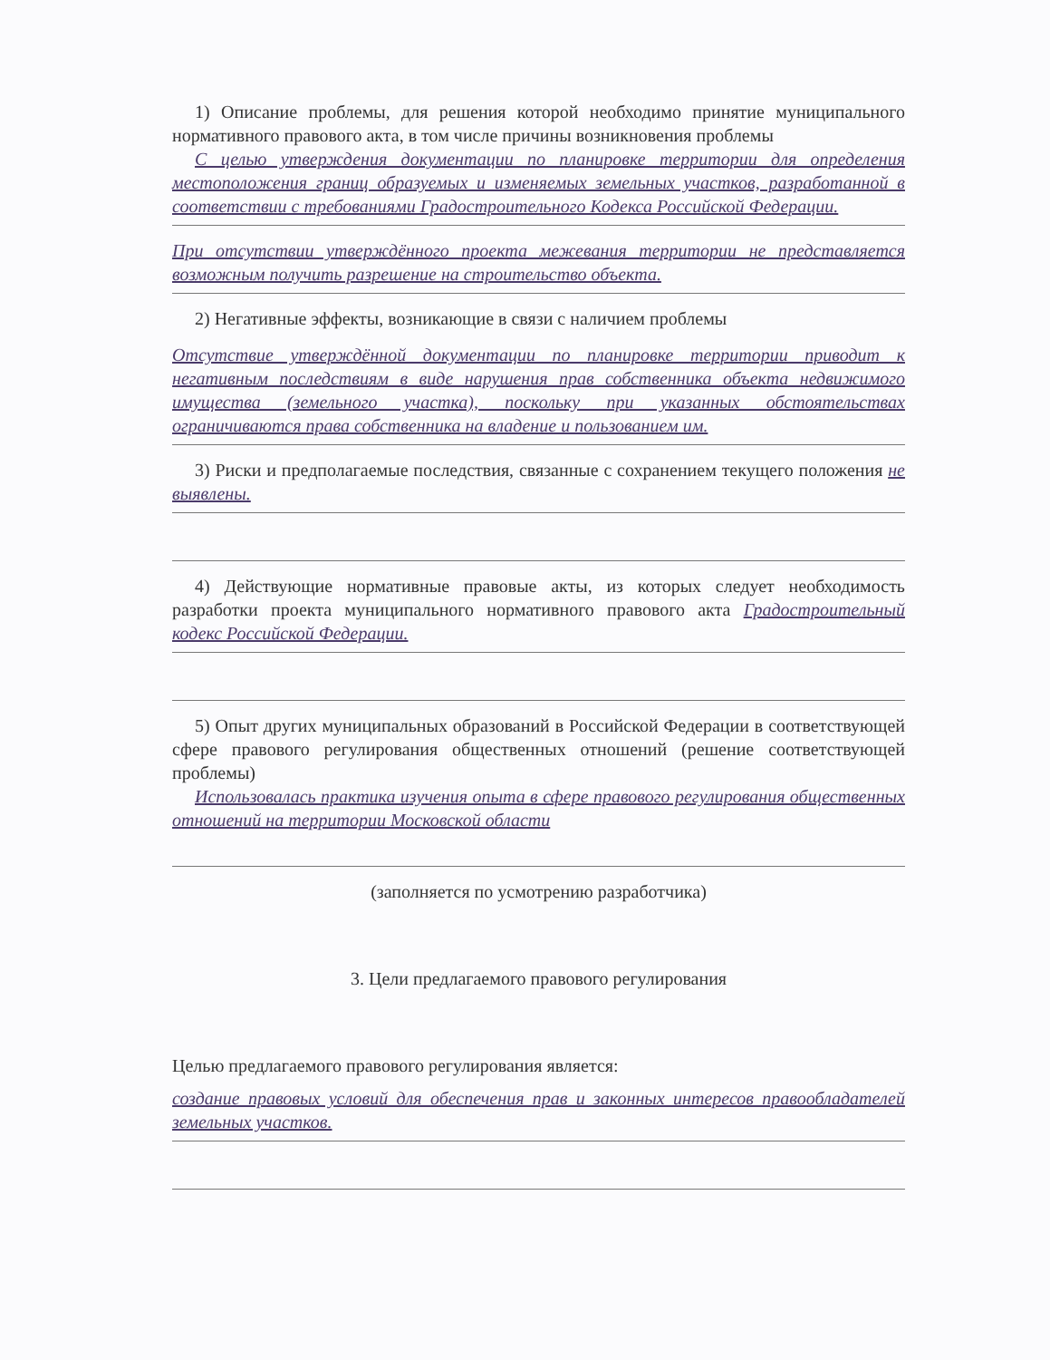1) Описание проблемы, для решения которой необходимо принятие муниципального нормативного правового акта, в том числе причины возникновения проблемы
С целью утверждения документации по планировке территории для определения местоположения границ образуемых и изменяемых земельных участков, разработанной в соответствии с требованиями Градостроительного Кодекса Российской Федерации.
При отсутствии утверждённого проекта межевания территории не представляется возможным получить разрешение на строительство объекта.
2) Негативные эффекты, возникающие в связи с наличием проблемы
Отсутствие утверждённой документации по планировке территории приводит к негативным последствиям в виде нарушения прав собственника объекта недвижимого имущества (земельного участка), поскольку при указанных обстоятельствах ограничиваются права собственника на владение и пользованием им.
3) Риски и предполагаемые последствия, связанные с сохранением текущего положения не выявлены.
4) Действующие нормативные правовые акты, из которых следует необходимость разработки проекта муниципального нормативного правового акта Градостроительный кодекс Российской Федерации.
5) Опыт других муниципальных образований в Российской Федерации в соответствующей сфере правового регулирования общественных отношений (решение соответствующей проблемы)
Использовалась практика изучения опыта в сфере правового регулирования общественных отношений на территории Московской области
(заполняется по усмотрению разработчика)
3. Цели предлагаемого правового регулирования
Целью предлагаемого правового регулирования является:
создание правовых условий для обеспечения прав и законных интересов правообладателей земельных участков.